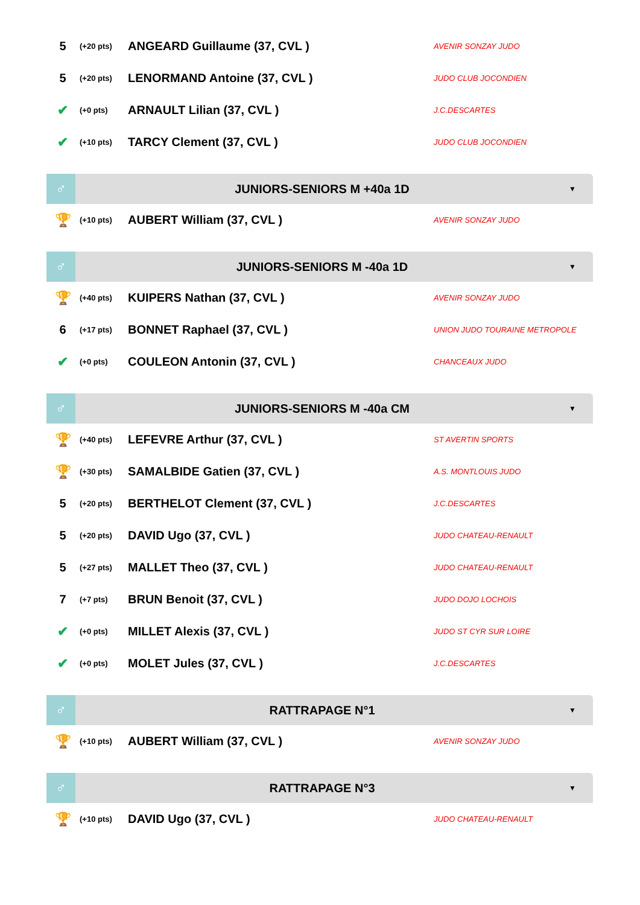| 5 | (+20 pts) | ANGEARD Guillaume (37, CVL ) | AVENIR SONZAY JUDO |
| 5 | (+20 pts) | LENORMAND Antoine (37, CVL ) | JUDO CLUB JOCONDIEN |
| ✔ | (+0 pts) | ARNAULT Lilian (37, CVL ) | J.C.DESCARTES |
| ✔ | (+10 pts) | TARCY Clement (37, CVL ) | JUDO CLUB JOCONDIEN |
♂
JUNIORS-SENIORS M +40a 1D
▼
| 🏆 | (+10 pts) | AUBERT William (37, CVL ) | AVENIR SONZAY JUDO |
♂
JUNIORS-SENIORS M -40a 1D
▼
| 🏆 | (+40 pts) | KUIPERS Nathan (37, CVL ) | AVENIR SONZAY JUDO |
| 6 | (+17 pts) | BONNET Raphael (37, CVL ) | UNION JUDO TOURAINE METROPOLE |
| ✔ | (+0 pts) | COULEON Antonin (37, CVL ) | CHANCEAUX JUDO |
♂
JUNIORS-SENIORS M -40a CM
▼
| 🏆 | (+40 pts) | LEFEVRE Arthur (37, CVL ) | ST AVERTIN SPORTS |
| 🏆 | (+30 pts) | SAMALBIDE Gatien (37, CVL ) | A.S. MONTLOUIS JUDO |
| 5 | (+20 pts) | BERTHELOT Clement (37, CVL ) | J.C.DESCARTES |
| 5 | (+20 pts) | DAVID Ugo (37, CVL ) | JUDO CHATEAU-RENAULT |
| 5 | (+27 pts) | MALLET Theo (37, CVL ) | JUDO CHATEAU-RENAULT |
| 7 | (+7 pts) | BRUN Benoit (37, CVL ) | JUDO DOJO LOCHOIS |
| ✔ | (+0 pts) | MILLET Alexis (37, CVL ) | JUDO ST CYR SUR LOIRE |
| ✔ | (+0 pts) | MOLET Jules (37, CVL ) | J.C.DESCARTES |
♂
RATTRAPAGE N°1
▼
| 🏆 | (+10 pts) | AUBERT William (37, CVL ) | AVENIR SONZAY JUDO |
♂
RATTRAPAGE N°3
▼
| 🏆 | (+10 pts) | DAVID Ugo (37, CVL ) | JUDO CHATEAU-RENAULT |